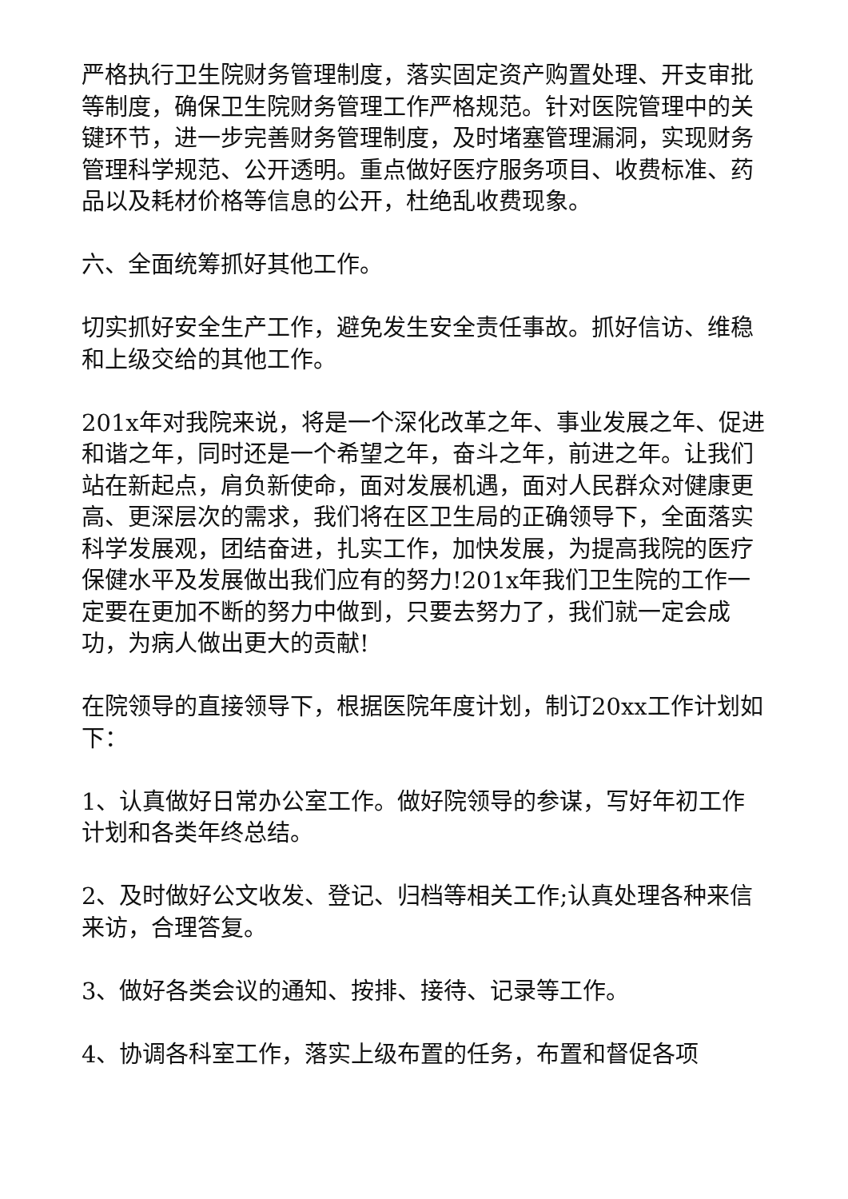严格执行卫生院财务管理制度，落实固定资产购置处理、开支审批等制度，确保卫生院财务管理工作严格规范。针对医院管理中的关键环节，进一步完善财务管理制度，及时堵塞管理漏洞，实现财务管理科学规范、公开透明。重点做好医疗服务项目、收费标准、药品以及耗材价格等信息的公开，杜绝乱收费现象。
六、全面统筹抓好其他工作。
切实抓好安全生产工作，避免发生安全责任事故。抓好信访、维稳和上级交给的其他工作。
201x年对我院来说，将是一个深化改革之年、事业发展之年、促进和谐之年，同时还是一个希望之年，奋斗之年，前进之年。让我们站在新起点，肩负新使命，面对发展机遇，面对人民群众对健康更高、更深层次的需求，我们将在区卫生局的正确领导下，全面落实科学发展观，团结奋进，扎实工作，加快发展，为提高我院的医疗保健水平及发展做出我们应有的努力!201x年我们卫生院的工作一定要在更加不断的努力中做到，只要去努力了，我们就一定会成功，为病人做出更大的贡献!
在院领导的直接领导下，根据医院年度计划，制订20xx工作计划如下：
1、认真做好日常办公室工作。做好院领导的参谋，写好年初工作计划和各类年终总结。
2、及时做好公文收发、登记、归档等相关工作;认真处理各种来信来访，合理答复。
3、做好各类会议的通知、按排、接待、记录等工作。
4、协调各科室工作，落实上级布置的任务，布置和督促各项